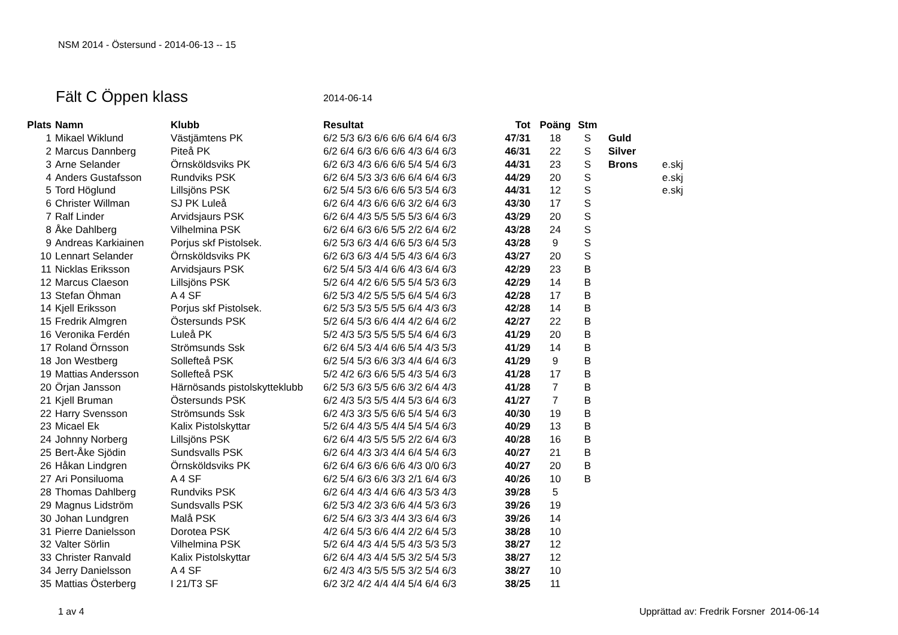NSM 2014 - Östersund - 2014-06-13 -- 15
Fält C Öppen klass 2014-06-14
| Plats | Namn | Klubb | Resultat | Tot | Poäng | Stm | | |
| --- | --- | --- | --- | --- | --- | --- | --- | --- |
| 1 | Mikael Wiklund | Västjämtens PK | 6/2 5/3 6/3 6/6 6/6 6/4 6/4 6/3 | 47 / 31 | 18 | S | Guld | |
| 2 | Marcus Dannberg | Piteå PK | 6/2 6/4 6/3 6/6 6/6 4/3 6/4 6/3 | 46 / 31 | 22 | S | Silver | |
| 3 | Arne Selander | Örnsköldsviks PK | 6/2 6/3 4/3 6/6 6/6 5/4 5/4 6/3 | 44 / 31 | 23 | S | Brons | e.skj |
| 4 | Anders Gustafsson | Rundviks PSK | 6/2 6/4 5/3 3/3 6/6 6/4 6/4 6/3 | 44 / 29 | 20 | S | | e.skj |
| 5 | Tord Höglund | Lillsjöns PSK | 6/2 5/4 5/3 6/6 6/6 5/3 5/4 6/3 | 44 / 31 | 12 | S | | e.skj |
| 6 | Christer Willman | SJ PK Luleå | 6/2 6/4 4/3 6/6 6/6 3/2 6/4 6/3 | 43 / 30 | 17 | S | | |
| 7 | Ralf Linder | Arvidsjaurs PSK | 6/2 6/4 4/3 5/5 5/5 5/3 6/4 6/3 | 43 / 29 | 20 | S | | |
| 8 | Åke Dahlberg | Vilhelmina PSK | 6/2 6/4 6/3 6/6 5/5 2/2 6/4 6/2 | 43 / 28 | 24 | S | | |
| 9 | Andreas Karkiainen | Porjus skf Pistolsek. | 6/2 5/3 6/3 4/4 6/6 5/3 6/4 5/3 | 43 / 28 | 9 | S | | |
| 10 | Lennart Selander | Örnsköldsviks PK | 6/2 6/3 6/3 4/4 5/5 4/3 6/4 6/3 | 43 / 27 | 20 | S | | |
| 11 | Nicklas Eriksson | Arvidsjaurs PSK | 6/2 5/4 5/3 4/4 6/6 4/3 6/4 6/3 | 42 / 29 | 23 | B | | |
| 12 | Marcus Claeson | Lillsjöns PSK | 5/2 6/4 4/2 6/6 5/5 5/4 5/3 6/3 | 42 / 29 | 14 | B | | |
| 13 | Stefan Öhman | A 4 SF | 6/2 5/3 4/2 5/5 5/5 6/4 5/4 6/3 | 42 / 28 | 17 | B | | |
| 14 | Kjell Eriksson | Porjus skf Pistolsek. | 6/2 5/3 5/3 5/5 5/5 6/4 4/3 6/3 | 42 / 28 | 14 | B | | |
| 15 | Fredrik Almgren | Östersunds PSK | 5/2 6/4 5/3 6/6 4/4 4/2 6/4 6/2 | 42 / 27 | 22 | B | | |
| 16 | Veronika Ferdén | Luleå PK | 5/2 4/3 5/3 5/5 5/5 5/4 6/4 6/3 | 41 / 29 | 20 | B | | |
| 17 | Roland Örnsson | Strömsunds Ssk | 6/2 6/4 5/3 4/4 6/6 5/4 4/3 5/3 | 41 / 29 | 14 | B | | |
| 18 | Jon Westberg | Sollefteå PSK | 6/2 5/4 5/3 6/6 3/3 4/4 6/4 6/3 | 41 / 29 | 9 | B | | |
| 19 | Mattias Andersson | Sollefteå PSK | 5/2 4/2 6/3 6/6 5/5 4/3 5/4 6/3 | 41 / 28 | 17 | B | | |
| 20 | Örjan Jansson | Härnösands pistolskytteklubb | 6/2 5/3 6/3 5/5 6/6 3/2 6/4 4/3 | 41 / 28 | 7 | B | | |
| 21 | Kjell Bruman | Östersunds PSK | 6/2 4/3 5/3 5/5 4/4 5/3 6/4 6/3 | 41 / 27 | 7 | B | | |
| 22 | Harry Svensson | Strömsunds Ssk | 6/2 4/3 3/3 5/5 6/6 5/4 5/4 6/3 | 40 / 30 | 19 | B | | |
| 23 | Micael Ek | Kalix Pistolskyttar | 5/2 6/4 4/3 5/5 4/4 5/4 5/4 6/3 | 40 / 29 | 13 | B | | |
| 24 | Johnny Norberg | Lillsjöns PSK | 6/2 6/4 4/3 5/5 5/5 2/2 6/4 6/3 | 40 / 28 | 16 | B | | |
| 25 | Bert-Åke Sjödin | Sundsvalls PSK | 6/2 6/4 4/3 3/3 4/4 6/4 5/4 6/3 | 40 / 27 | 21 | B | | |
| 26 | Håkan Lindgren | Örnsköldsviks PK | 6/2 6/4 6/3 6/6 6/6 4/3 0/0 6/3 | 40 / 27 | 20 | B | | |
| 27 | Ari Ponsiluoma | A 4 SF | 6/2 5/4 6/3 6/6 3/3 2/1 6/4 6/3 | 40 / 26 | 10 | B | | |
| 28 | Thomas Dahlberg | Rundviks PSK | 6/2 6/4 4/3 4/4 6/6 4/3 5/3 4/3 | 39 / 28 | 5 | | | |
| 29 | Magnus Lidström | Sundsvalls PSK | 6/2 5/3 4/2 3/3 6/6 4/4 5/3 6/3 | 39 / 26 | 19 | | | |
| 30 | Johan Lundgren | Malå PSK | 6/2 5/4 6/3 3/3 4/4 3/3 6/4 6/3 | 39 / 26 | 14 | | | |
| 31 | Pierre Danielsson | Dorotea PSK | 4/2 6/4 5/3 6/6 4/4 2/2 6/4 5/3 | 38 / 28 | 10 | | | |
| 32 | Valter Sörlin | Vilhelmina PSK | 5/2 6/4 4/3 4/4 5/5 4/3 5/3 5/3 | 38 / 27 | 12 | | | |
| 33 | Christer Ranvald | Kalix Pistolskyttar | 6/2 6/4 4/3 4/4 5/5 3/2 5/4 5/3 | 38 / 27 | 12 | | | |
| 34 | Jerry Danielsson | A 4 SF | 6/2 4/3 4/3 5/5 5/5 3/2 5/4 6/3 | 38 / 27 | 10 | | | |
| 35 | Mattias Österberg | I 21/T3 SF | 6/2 3/2 4/2 4/4 4/4 5/4 6/4 6/3 | 38 / 25 | 11 | | | |
1 av 4
Upprättad av: Fredrik Forsner 2014-06-14